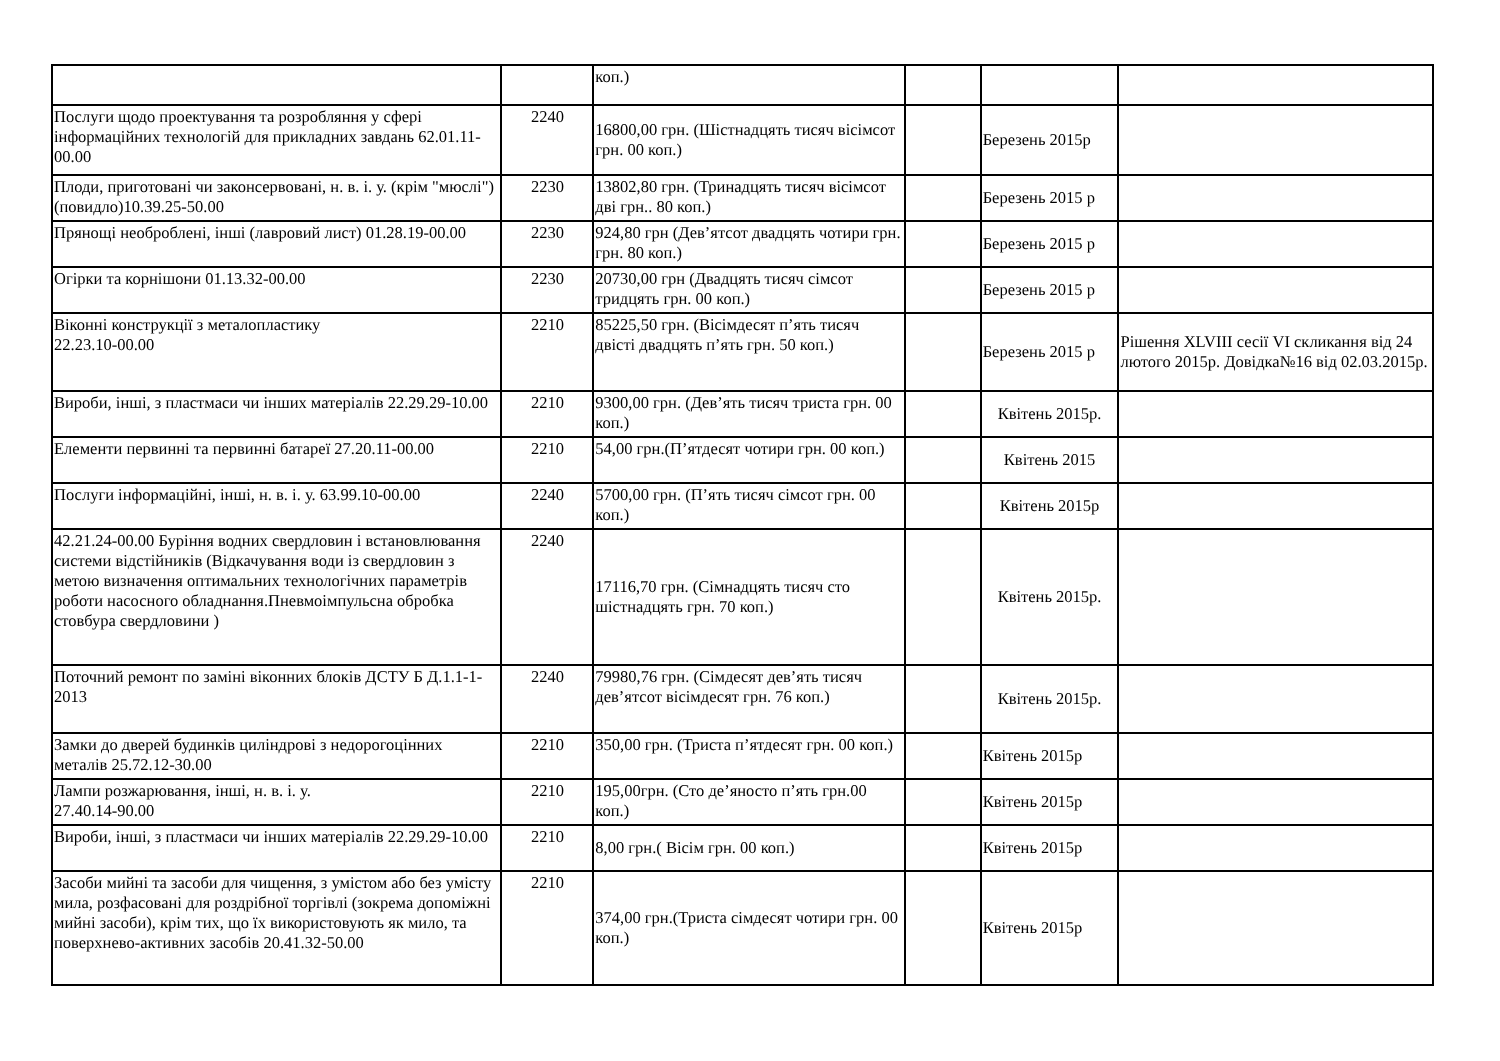| | | коп.) | | | |
| Послуги щодо проектування та розробляння у сфері інформаційних технологій для прикладних завдань 62.01.11-00.00 | 2240 | 16800,00 грн. (Шістнадцять тисяч вісімсот грн. 00 коп.) | | Березень 2015р | |
| Плоди, приготовані чи законсервовані, н. в. і. у. (крім "мюслі") (повидло)10.39.25-50.00 | 2230 | 13802,80 грн. (Тринадцять тисяч вісімсот дві грн.. 80 коп.) | | Березень 2015 р | |
| Прянощі необроблені, інші (лавровий лист) 01.28.19-00.00 | 2230 | 924,80 грн (Дев’ятсот двадцять чотири грн. грн. 80 коп.) | | Березень 2015 р | |
| Огірки та корнішони 01.13.32-00.00 | 2230 | 20730,00 грн (Двадцять тисяч сімсот тридцять грн. 00 коп.) | | Березень 2015 р | |
| Віконні конструкції з металопластику 22.23.10-00.00 | 2210 | 85225,50 грн. (Вісімдесят п’ять тисяч двісті двадцять п’ять грн. 50 коп.) | | Березень 2015 р | Рішення XLVIII сесії VI скликання від 24 лютого 2015р. Довідка№16 від 02.03.2015р. |
| Вироби, інші, з пластмаси чи інших матеріалів 22.29.29-10.00 | 2210 | 9300,00 грн. (Дев’ять тисяч триста грн. 00 коп.) | | Квітень 2015р. | |
| Елементи первинні та первинні батареї 27.20.11-00.00 | 2210 | 54,00 грн.(П’ятдесят чотири грн. 00 коп.) | | Квітень 2015 | |
| Послуги інформаційні, інші, н. в. і. у. 63.99.10-00.00 | 2240 | 5700,00 грн. (П’ять тисяч сімсот грн. 00 коп.) | | Квітень 2015р | |
| 42.21.24-00.00 Буріння водних свердловин і встановлювання системи відстійників (Відкачування води із свердловин з метою визначення оптимальних технологічних параметрів роботи насосного обладнання.Пневмоімпульсна обробка стовбура свердловини ) | 2240 | 17116,70 грн. (Сімнадцять тисяч сто шістнадцять грн. 70 коп.) | | Квітень 2015р. | |
| Поточний ремонт по заміні віконних блоків ДСТУ Б Д.1.1-1-2013 | 2240 | 79980,76 грн. (Сімдесят дев’ять тисяч дев’ятсот вісімдесят грн. 76 коп.) | | Квітень 2015р. | |
| Замки до дверей будинків циліндрові з недорогоцінних металів 25.72.12-30.00 | 2210 | 350,00 грн. (Триста п’ятдесят грн. 00 коп.) | | Квітень 2015р | |
| Лампи розжарювання, інші, н. в. і. у. 27.40.14-90.00 | 2210 | 195,00грн. (Сто де’яносто п’ять грн.00 коп.) | | Квітень 2015р | |
| Вироби, інші, з пластмаси чи інших матеріалів 22.29.29-10.00 | 2210 | 8,00 грн.( Вісім грн. 00 коп.) | | Квітень 2015р | |
| Засоби мийні та засоби для чищення, з умістом або без умісту мила, розфасовані для роздрібної торгівлі (зокрема допоміжні мийні засоби), крім тих, що їх використовують як мило, та поверхнево-активних засобів 20.41.32-50.00 | 2210 | 374,00 грн.(Триста сімдесят чотири грн. 00 коп.) | | Квітень 2015р | |